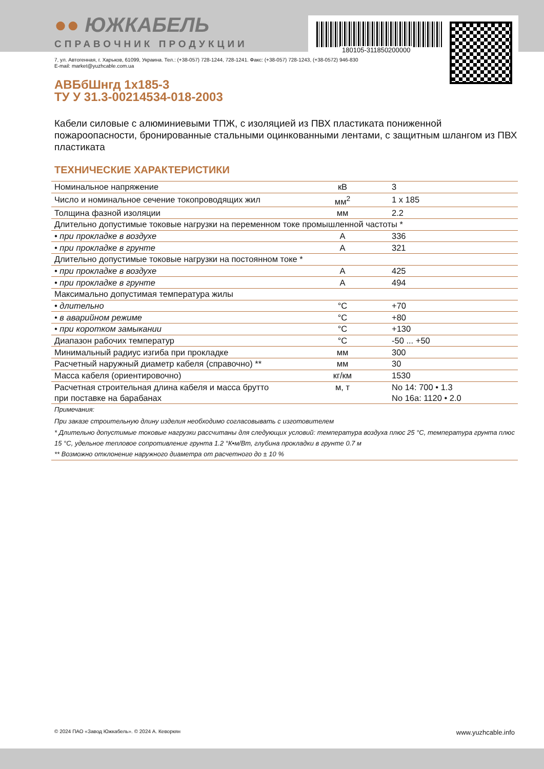180105-311850200000
●● ЮЖКАБЕЛЬ
СПРАВОЧНИК ПРОДУКЦИИ
7, ул. Автогенная, г. Харьков, 61099, Украина. Тел.: (+38-057) 728-1244, 728-1241. Факс: (+38-057) 728-1243, (+38-0572) 946-830
E-mail: market@yuzhcable.com.ua
АВБбШнгд 1х185-3
ТУ У 31.3-00214534-018-2003
Кабели силовые с алюминиевыми ТПЖ, с изоляцией из ПВХ пластиката пониженной пожароопасности, бронированные стальными оцинкованными лентами, с защитным шлангом из ПВХ пластиката
ТЕХНИЧЕСКИЕ ХАРАКТЕРИСТИКИ
| Номинальное напряжение | кВ | 3 |
| Число и номинальное сечение токопроводящих жил | мм<sup>2</sup> | 1 х 185 |
| Толщина фазной изоляции | мм | 2.2 |
| Длительно допустимые токовые нагрузки на переменном токе промышленной частоты * | | |
| • при прокладке в воздухе | А | 336 |
| • при прокладке в грунте | А | 321 |
| Длительно допустимые токовые нагрузки на постоянном токе * | | |
| • при прокладке в воздухе | А | 425 |
| • при прокладке в грунте | А | 494 |
| Максимально допустимая температура жилы | | |
| • длительно | °С | +70 |
| • в аварийном режиме | °С | +80 |
| • при коротком замыкании | °С | +130 |
| Диапазон рабочих температур | °С | -50 ... +50 |
| Минимальный радиус изгиба при прокладке | мм | 300 |
| Расчетный наружный диаметр кабеля (справочно) ** | мм | 30 |
| Масса кабеля (ориентировочно) | кг/км | 1530 |
| Расчетная строительная длина кабеля и масса брутто при поставке на барабанах | м, т | No 14: 700 • 1.3 No 16а: 1120 • 2.0 |
| Примечания: |
| При заказе строительную длину изделия необходимо согласовывать с изготовителем |
| * Длительно допустимые токовые нагрузки рассчитаны для следующих условий: температура воздуха плюс 25 °С, температура грунта плюс 15 °С, удельное тепловое сопротивление грунта 1.2 °К•м/Вт, глубина прокладки в грунте 0.7 м |
| ** Возможно отклонение наружного диаметра от расчетного до ± 10 % |
© 2024 ПАО «Завод Южкабель». © 2024 А. Кеворкян www.yuzhcable.info